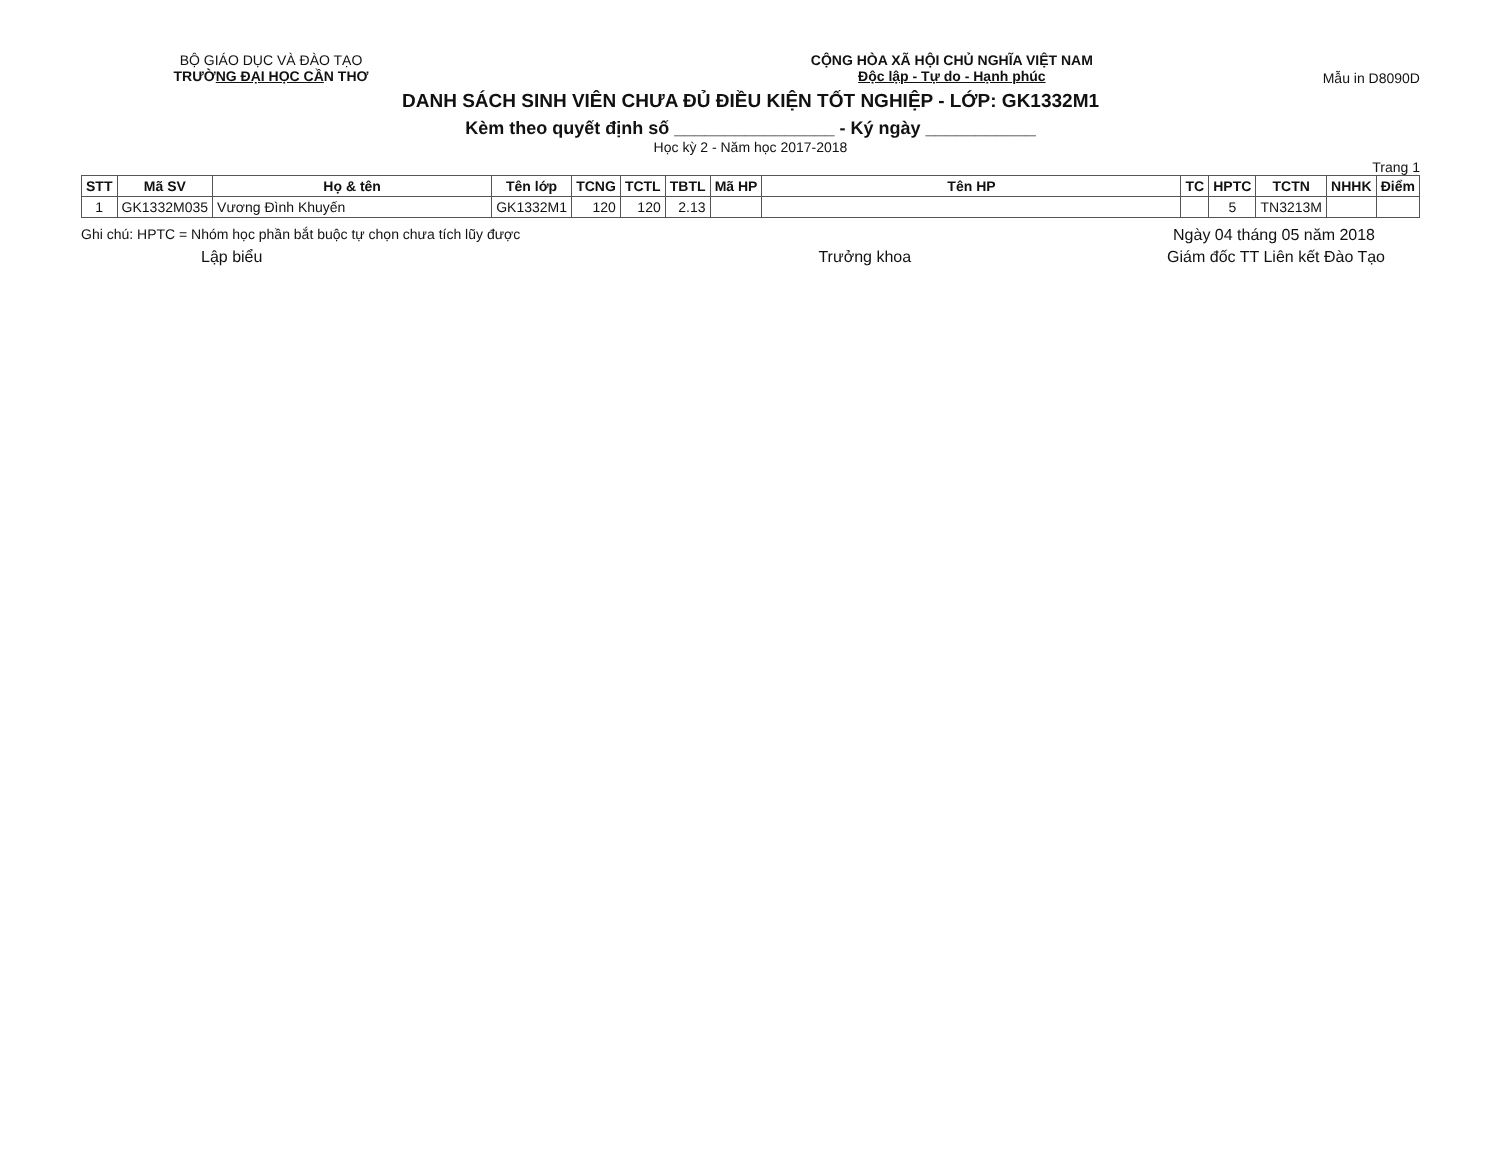BỘ GIÁO DỤC VÀ ĐÀO TẠO
TRƯỜNG ĐẠI HỌC CẦN THƠ
CỘNG HÒA XÃ HỘI CHỦ NGHĨA VIỆT NAM
Độc lập - Tự do - Hạnh phúc
Mẫu in D8090D
DANH SÁCH SINH VIÊN CHƯA ĐỦ ĐIỀU KIỆN TỐT NGHIỆP - LỚP: GK1332M1
Kèm theo quyết định số ________________ - Ký ngày ___________
Học kỳ 2 - Năm học 2017-2018
Trang 1
| STT | Mã SV | Họ & tên | Tên lớp | TCNG | TCTL | TBTL | Mã HP | Tên HP | TC | HPTC | TCTN | NHHK | Điểm |
| --- | --- | --- | --- | --- | --- | --- | --- | --- | --- | --- | --- | --- | --- |
| 1 | GK1332M035 | Vương Đình Khuyến | GK1332M1 | 120 | 120 | 2.13 | | | | 5 | TN3213M | | |
Ghi chú: HPTC = Nhóm học phần bắt buộc tự chọn chưa tích lũy được
Ngày 04 tháng 05 năm 2018
Lập biểu Trưởng khoa Giám đốc TT Liên kết Đào Tạo